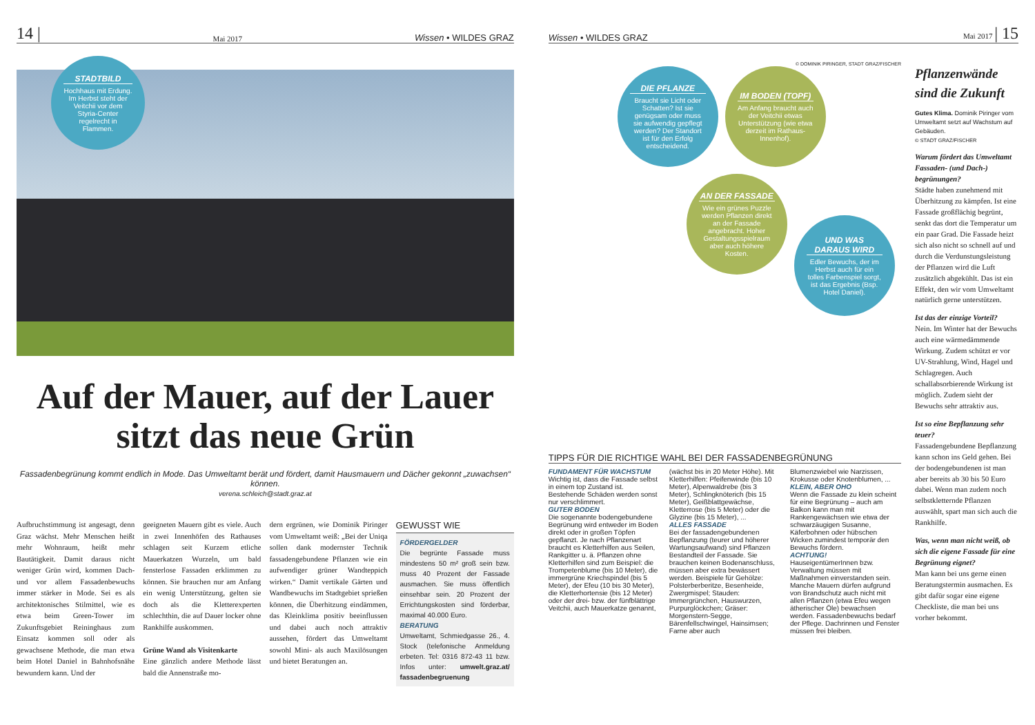14 | Mai 2017 Wissen • WILDES GRAZ
STADTBILD
Hochhaus mit Erdung. Im Herbst steht der Veitchii vor dem Styria-Center regelrecht in Flammen.
Auf der Mauer, auf der Lauer sitzt das neue Grün
Fassadenbegrünung kommt endlich in Mode. Das Umweltamt berät und fördert, damit Hausmauern und Dächer gekonnt „zuwachsen“ können.
verena.schleich@stadt.graz.at
Aufbruchstimmung ist angesagt, denn Graz wächst. Mehr Menschen heißt mehr Wohnraum, heißt mehr Bautätigkeit. Damit daraus nicht weniger Grün wird, kommen Dach- und vor allem Fassadenbewuchs immer stärker in Mode. Sei es als architektonisches Stilmittel, wie es etwa beim Green-Tower im Zukunftsgebiet Reininghaus zum Einsatz kommen soll oder als gewachsene Methode, die man etwa beim Hotel Daniel in Bahnhofsnähe bewundern kann. Und der
geeigneten Mauern gibt es viele. Auch in zwei Innenhöfen des Rathauses schlagen seit Kurzem etliche Mauerkatzen Wurzeln, um bald fensterlose Fassaden erklimmen zu können. Sie brauchen nur am Anfang ein wenig Unterstützung, gelten sie doch als die Kletterexperten schlechthin, die auf Dauer locker ohne Rankhilfe auskommen.
Grüne Wand als Visitenkarte
Eine gänzlich andere Methode lässt bald die Annenstraße mo-
dern ergrünen, wie Dominik Piringer vom Umweltamt weiß: „Bei der Uniqa sollen dank modernster Technik fassadengebundene Pflanzen wie ein aufwendiger grüner Wandteppich wirken.“ Damit vertikale Gärten und Wandbewuchs im Stadtgebiet sprießen können, die Überhitzung eindämmen, das Kleinklima positiv beeinflussen und dabei auch noch attraktiv aussehen, fördert das Umweltamt sowohl Mini- als auch Maxilösungen und bietet Beratungen an.
GEWUSST WIE
FÖRDERGELDER
Die begrünte Fassade muss mindestens 50 m² groß sein bzw. muss 40 Prozent der Fassade ausmachen. Sie muss öffentlich einsehbar sein. 20 Prozent der Errichtungskosten sind förderbar, maximal 40.000 Euro.
BERATUNG
Umweltamt, Schmiedgasse 26., 4. Stock (telefonische Anmeldung erbeten. Tel: 0316 872-43 11 bzw. Infos unter: umwelt.graz.at/ fassadenbegruenung
Wissen • WILDES GRAZ Mai 2017 | 15
© DOMINIK PIRINGER, STADT GRAZ/FISCHER
DIE PFLANZE
Braucht sie Licht oder Schatten? Ist sie genügsam oder muss sie aufwendig gepflegt werden? Der Standort ist für den Erfolg entscheidend.
IM BODEN (TOPF)
Am Anfang braucht auch der Veitchii etwas Unterstützung (wie etwa derzeit im Rathaus-Innenhof).
AN DER FASSADE
Wie ein grünes Puzzle werden Pflanzen direkt an der Fassade angebracht. Hoher Gestaltungsspielraum aber auch höhere Kosten.
UND WAS DARAUS WIRD
Edler Bewuchs, der im Herbst auch für ein tolles Farbenspiel sorgt, ist das Ergebnis (Bsp. Hotel Daniel).
TIPPS FÜR DIE RICHTIGE WAHL BEI DER FASSADENBEGRÜNUNG
FUNDAMENT FÜR WACHSTUM
Wichtig ist, dass die Fassade selbst in einem top Zustand ist. Bestehende Schäden werden sonst nur verschlimmert.
GUTER BODEN
Die sogenannte bodengebundene Begrünung wird entweder im Boden direkt oder in großen Töpfen gepflanzt. Je nach Pflanzenart braucht es Kletterhilfen aus Seilen, Rankgitter u. ä. Pflanzen ohne Kletterhilfen sind zum Beispiel: die Trompetenblume (bis 10 Meter), die immergrüne Kriechspindel (bis 5 Meter), der Efeu (10 bis 30 Meter), die Kletterhortensie (bis 12 Meter) oder der drei- bzw. der fünfblättrige Veitchii, auch Mauerkatze genannt,
(wächst bis in 20 Meter Höhe). Mit Kletterhilfen: Pfeifenwinde (bis 10 Meter), Alpenwaldrebe (bis 3 Meter), Schlingknöterich (bis 15 Meter), Geißblattgewächse, Kletterrose (bis 5 Meter) oder die Glyzine (bis 15 Meter), ...
ALLES FASSADE
Bei der fassadengebundenen Bepflanzung (teurer und höherer Wartungsaufwand) sind Pflanzen Bestandteil der Fassade. Sie brauchen keinen Bodenanschluss, müssen aber extra bewässert werden. Beispiele für Gehölze: Polsterberberitze, Besenheide, Zwergmispel; Stauden: Immergrünchen, Hauswurzen, Purpurglöckchen; Gräser: Morgenstern-Segge, Bärenfellschwingel, Hainsimsen; Farne aber auch
Blumenzwiebel wie Narzissen, Krokusse oder Knotenblumen, ...
KLEIN, ABER OHO
Wenn die Fassade zu klein scheint für eine Begrünung – auch am Balkon kann man mit Rankengewächsen wie etwa der schwarzäugigen Susanne, Käferbohnen oder hübschen Wicken zumindest temporär den Bewuchs fördern.
ACHTUNG!
HauseigentümerInnen bzw. Verwaltung müssen mit Maßnahmen einverstanden sein. Manche Mauern dürfen aufgrund von Brandschutz auch nicht mit allen Pflanzen (etwa Efeu wegen ätherischer Öle) bewachsen werden. Fassadenbewuchs bedarf der Pflege. Dachrinnen und Fenster müssen frei bleiben.
Pflanzenwände sind die Zukunft
Gutes Klima. Dominik Piringer vom Umweltamt setzt auf Wachstum auf Gebäuden.
© STADT GRAZ/FISCHER
Warum fördert das Umweltamt Fassaden- (und Dach-) begrünungen?
Städte haben zunehmend mit Überhitzung zu kämpfen. Ist eine Fassade großflächig begrünt, senkt das dort die Temperatur um ein paar Grad. Die Fassade heizt sich also nicht so schnell auf und durch die Verdunstungsleistung der Pflanzen wird die Luft zusätzlich abgekühlt. Das ist ein Effekt, den wir vom Umweltamt natürlich gerne unterstützen.
Ist das der einzige Vorteil?
Nein. Im Winter hat der Bewuchs auch eine wärmedämmende Wirkung. Zudem schützt er vor UV-Strahlung, Wind, Hagel und Schlagregen. Auch schallabsorbierende Wirkung ist möglich. Zudem sieht der Bewuchs sehr attraktiv aus.
Ist so eine Bepflanzung sehr teuer?
Fassadengebundene Bepflanzung kann schon ins Geld gehen. Bei der bodengebundenen ist man aber bereits ab 30 bis 50 Euro dabei. Wenn man zudem noch selbstkletternde Pflanzen auswählt, spart man sich auch die Rankhilfe.
Was, wenn man nicht weiß, ob sich die eigene Fassade für eine Begrünung eignet?
Man kann bei uns gerne einen Beratungstermin ausmachen. Es gibt dafür sogar eine eigene Checkliste, die man bei uns vorher bekommt.